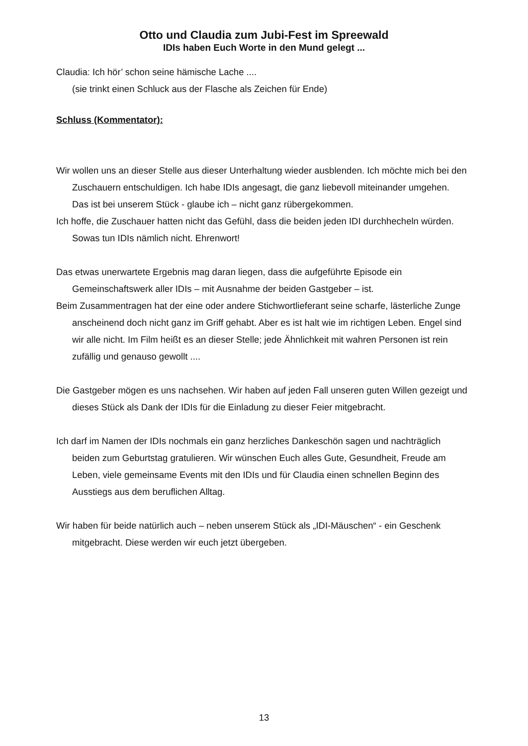Otto und Claudia zum Jubi-Fest im Spreewald
IDIs haben Euch Worte in den Mund gelegt ...
Claudia: Ich hör’ schon seine hämische Lache ....
(sie trinkt einen Schluck aus der Flasche als Zeichen für Ende)
Schluss (Kommentator):
Wir wollen uns an dieser Stelle aus dieser Unterhaltung wieder ausblenden. Ich möchte mich bei den Zuschauern entschuldigen. Ich habe IDIs angesagt, die ganz liebevoll miteinander umgehen. Das ist bei unserem Stück - glaube ich – nicht ganz rübergekommen.
Ich hoffe, die Zuschauer hatten nicht das Gefühl, dass die beiden jeden IDI durchhecheln würden. Sowas tun IDIs nämlich nicht. Ehrenwort!
Das etwas unerwartete Ergebnis mag daran liegen, dass die aufgeführte Episode ein Gemeinschaftswerk aller IDIs – mit Ausnahme der beiden Gastgeber – ist.
Beim Zusammentragen hat der eine oder andere Stichwortlieferant seine scharfe, lästerliche Zunge anscheinend doch nicht ganz im Griff gehabt. Aber es ist halt wie im richtigen Leben. Engel sind wir alle nicht. Im Film heißt es an dieser Stelle; jede Ähnlichkeit mit wahren Personen ist rein zufällig und genauso gewollt ....
Die Gastgeber mögen es uns nachsehen. Wir haben auf jeden Fall unseren guten Willen gezeigt und dieses Stück als Dank der IDIs für die Einladung zu dieser Feier mitgebracht.
Ich darf im Namen der IDIs nochmals ein ganz herzliches Dankeschön sagen und nachträglich beiden zum Geburtstag gratulieren. Wir wünschen Euch alles Gute, Gesundheit, Freude am Leben, viele gemeinsame Events mit den IDIs und für Claudia einen schnellen Beginn des Ausstiegs aus dem beruflichen Alltag.
Wir haben für beide natürlich auch – neben unserem Stück als „IDI-Mäuschen“ - ein Geschenk mitgebracht. Diese werden wir euch jetzt übergeben.
13